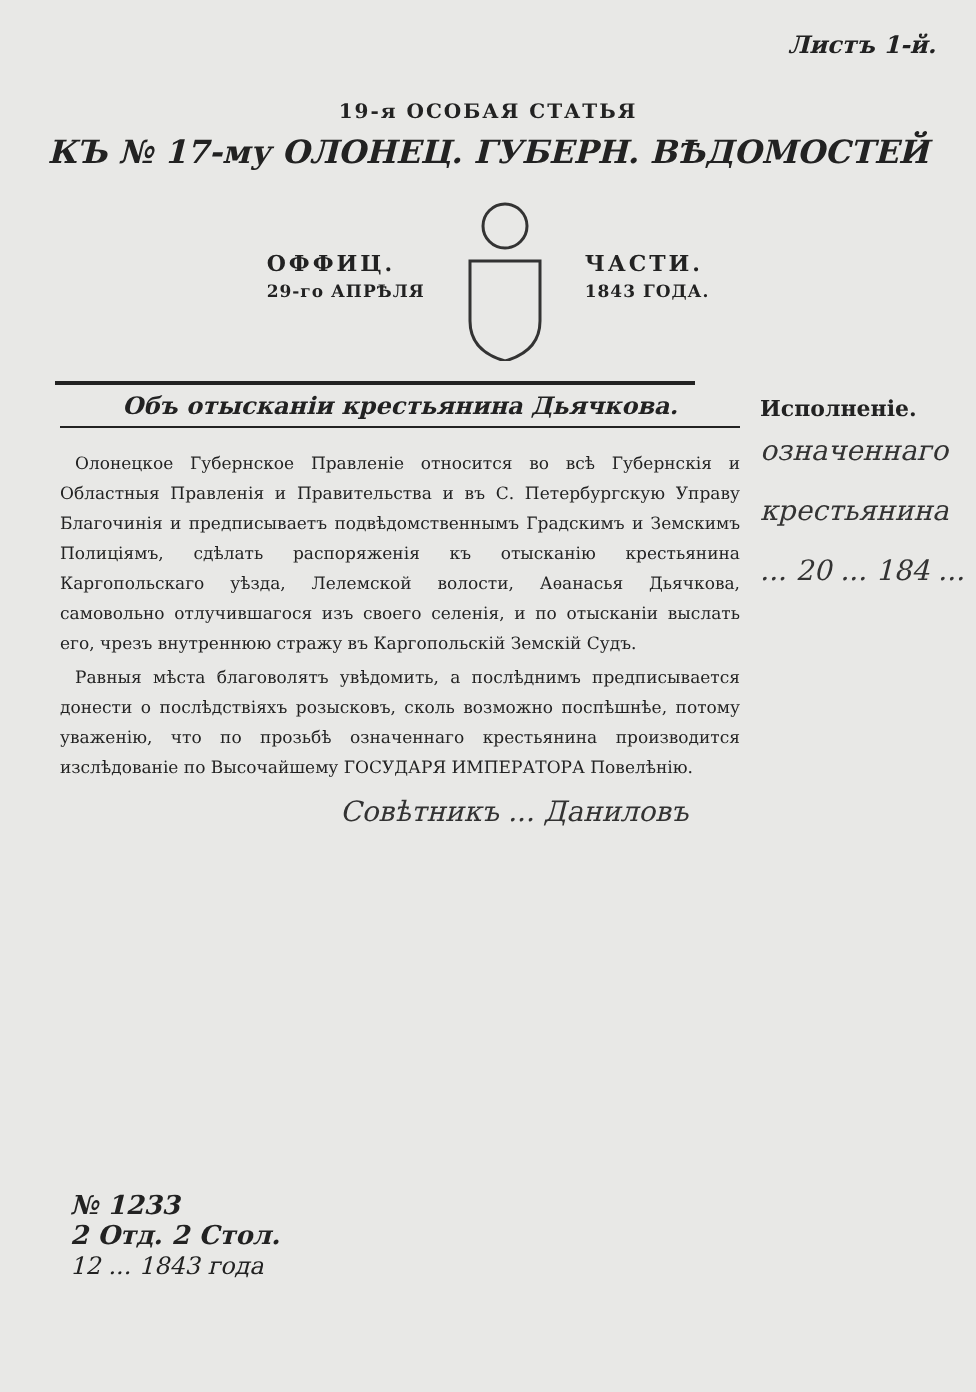Листъ 1-й.
19-я ОСОБАЯ СТАТЬЯ
КЪ № 17-му ОЛОНЕЦ. ГУБЕРН. ВѢДОМОСТЕЙ
ОФФИЦ.
29-го АПРѢЛЯ
ЧАСТИ.
1843 ГОДА.
Объ отысканіи крестьянина Дьячкова.
Олонецкое Губернское Правленіе относится во всѣ Губернскія и Областныя Правленія и Правительства и въ С. Петербургскую Управу Благочинія и предписываетъ подвѣдомственнымъ Градскимъ и Земскимъ Полиціямъ, сдѣлать распоряженія къ отысканію крестьянина Каргопольскаго уѣзда, Лелемской волости, Аѳанасья Дьячкова, самовольно отлучившагося изъ своего селенія, и по отысканіи выслать его, чрезъ внутреннюю стражу въ Каргопольскій Земскій Судъ.
Равныя мѣста благоволятъ увѣдомить, а послѣднимъ предписывается донести о послѣдствіяхъ розысковъ, сколь возможно поспѣшнѣе, потому уваженію, что по прозьбѣ означеннаго крестьянина производится изслѣдованіе по Высочайшему ГОСУДАРЯ ИМПЕРАТОРА Повелѣнію.
Совѣтникъ ... Даниловъ
Исполненіе.
означеннаго крестьянина ... 20 ... 184 ...
№ 1233
2 Отд. 2 Стол.
12 ... 1843 года